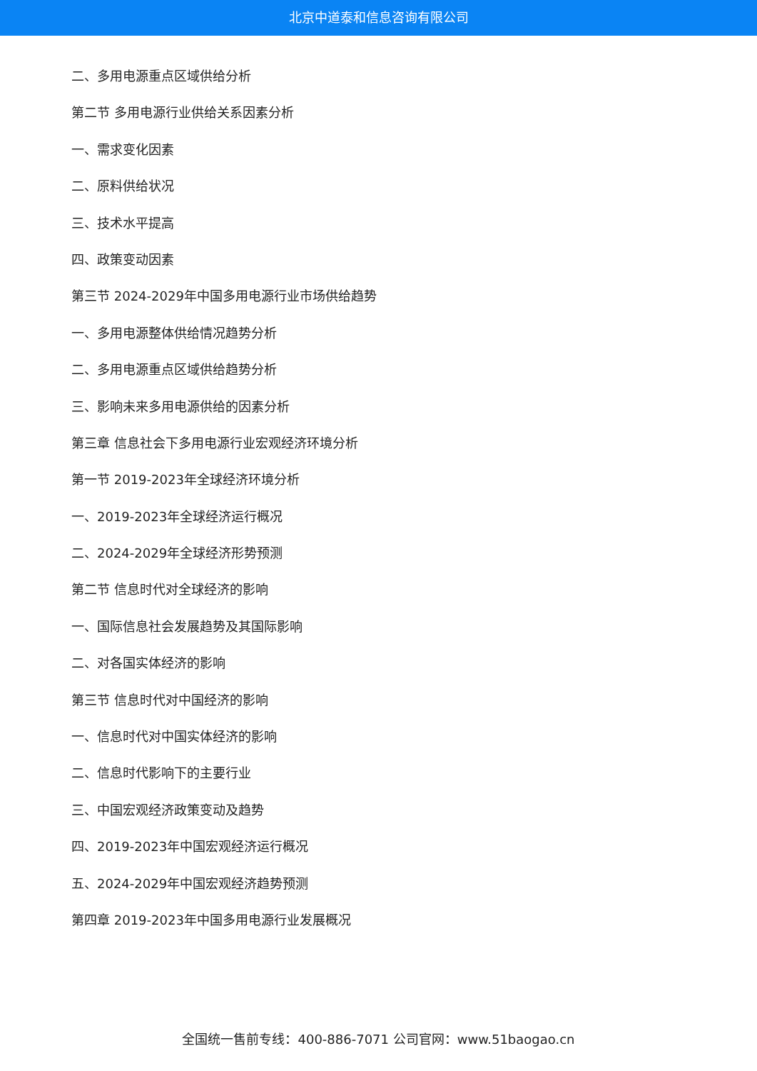北京中道泰和信息咨询有限公司
二、多用电源重点区域供给分析
第二节 多用电源行业供给关系因素分析
一、需求变化因素
二、原料供给状况
三、技术水平提高
四、政策变动因素
第三节 2024-2029年中国多用电源行业市场供给趋势
一、多用电源整体供给情况趋势分析
二、多用电源重点区域供给趋势分析
三、影响未来多用电源供给的因素分析
第三章 信息社会下多用电源行业宏观经济环境分析
第一节 2019-2023年全球经济环境分析
一、2019-2023年全球经济运行概况
二、2024-2029年全球经济形势预测
第二节 信息时代对全球经济的影响
一、国际信息社会发展趋势及其国际影响
二、对各国实体经济的影响
第三节 信息时代对中国经济的影响
一、信息时代对中国实体经济的影响
二、信息时代影响下的主要行业
三、中国宏观经济政策变动及趋势
四、2019-2023年中国宏观经济运行概况
五、2024-2029年中国宏观经济趋势预测
第四章 2019-2023年中国多用电源行业发展概况
全国统一售前专线：400-886-7071 公司官网：www.51baogao.cn